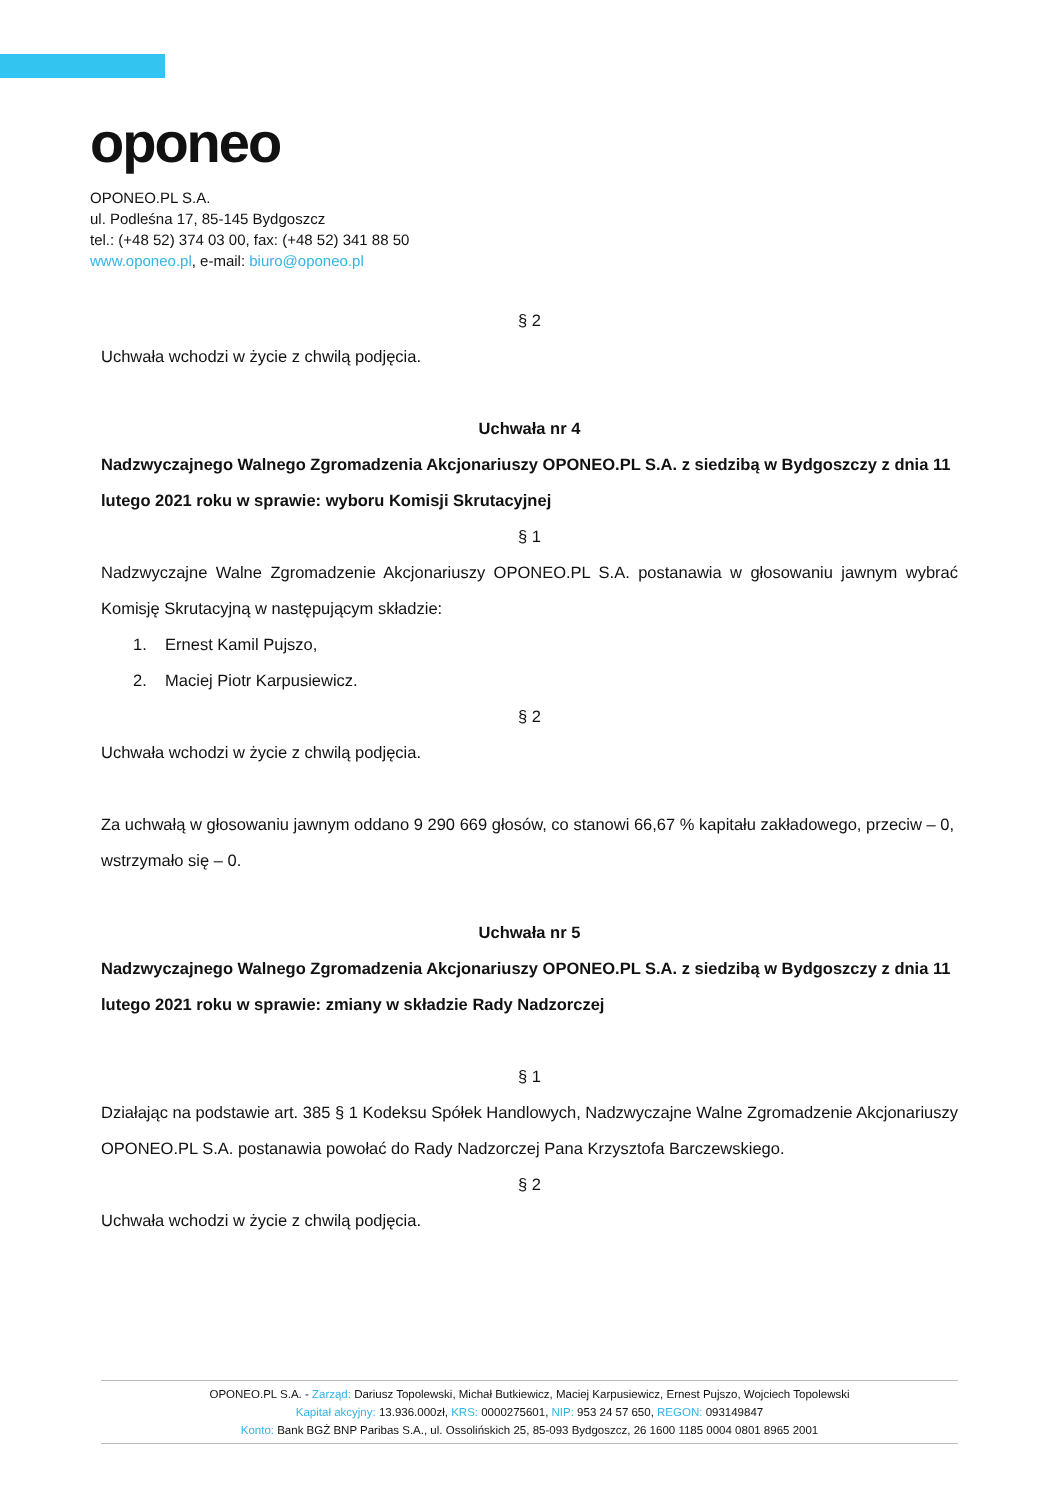oponeo
OPONEO.PL S.A.
ul. Podleśna 17, 85-145 Bydgoszcz
tel.: (+48 52) 374 03 00, fax: (+48 52) 341 88 50
www.oponeo.pl, e-mail: biuro@oponeo.pl
§ 2
Uchwała wchodzi w życie z chwilą podjęcia.
Uchwała nr 4
Nadzwyczajnego Walnego Zgromadzenia Akcjonariuszy OPONEO.PL S.A. z siedzibą w Bydgoszczy z dnia 11 lutego 2021 roku w sprawie: wyboru Komisji Skrutacyjnej
§ 1
Nadzwyczajne Walne Zgromadzenie Akcjonariuszy OPONEO.PL S.A. postanawia w głosowaniu jawnym wybrać Komisję Skrutacyjną w następującym składzie:
1. Ernest Kamil Pujszo,
2. Maciej Piotr Karpusiewicz.
§ 2
Uchwała wchodzi w życie z chwilą podjęcia.
Za uchwałą w głosowaniu jawnym oddano 9 290 669 głosów, co stanowi 66,67 % kapitału zakładowego, przeciw – 0, wstrzymało się – 0.
Uchwała nr 5
Nadzwyczajnego Walnego Zgromadzenia Akcjonariuszy OPONEO.PL S.A. z siedzibą w Bydgoszczy z dnia 11 lutego 2021 roku w sprawie: zmiany w składzie Rady Nadzorczej
§ 1
Działając na podstawie art. 385 § 1 Kodeksu Spółek Handlowych, Nadzwyczajne Walne Zgromadzenie Akcjonariuszy OPONEO.PL S.A. postanawia powołać do Rady Nadzorczej Pana Krzysztofa Barczewskiego.
§ 2
Uchwała wchodzi w życie z chwilą podjęcia.
OPONEO.PL S.A. - Zarząd: Dariusz Topolewski, Michał Butkiewicz, Maciej Karpusiewicz, Ernest Pujszo, Wojciech Topolewski
Kapitał akcyjny: 13.936.000zł, KRS: 0000275601, NIP: 953 24 57 650, REGON: 093149847
Konto: Bank BGŻ BNP Paribas S.A., ul. Ossolińskich 25, 85-093 Bydgoszcz, 26 1600 1185 0004 0801 8965 2001